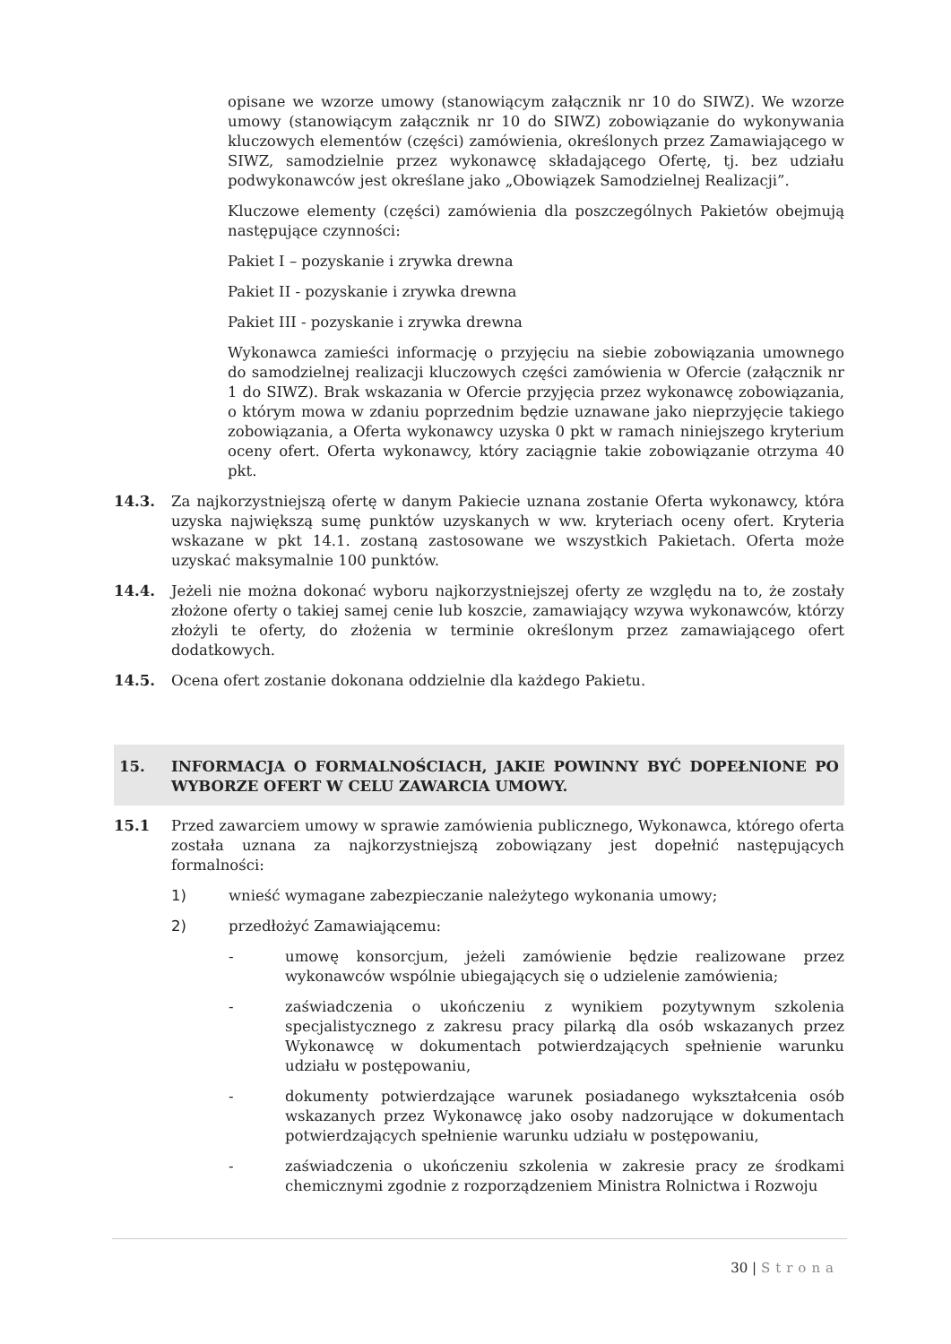opisane we wzorze umowy (stanowiącym załącznik nr 10 do SIWZ). We wzorze umowy (stanowiącym załącznik nr 10 do SIWZ) zobowiązanie do wykonywania kluczowych elementów (części) zamówienia, określonych przez Zamawiającego w SIWZ, samodzielnie przez wykonawcę składającego Ofertę, tj. bez udziału podwykonawców jest określane jako „Obowiązek Samodzielnej Realizacji”.
Kluczowe elementy (części) zamówienia dla poszczególnych Pakietów obejmują następujące czynności:
Pakiet I – pozyskanie i zrywka drewna
Pakiet II - pozyskanie i zrywka drewna
Pakiet III - pozyskanie i zrywka drewna
Wykonawca zamieści informację o przyjęciu na siebie zobowiązania umownego do samodzielnej realizacji kluczowych części zamówienia w Ofercie (załącznik nr 1 do SIWZ). Brak wskazania w Ofercie przyjęcia przez wykonawcę zobowiązania, o którym mowa w zdaniu poprzednim będzie uznawane jako nieprzyjęcie takiego zobowiązania, a Oferta wykonawcy uzyska 0 pkt w ramach niniejszego kryterium oceny ofert. Oferta wykonawcy, który zaciągnie takie zobowiązanie otrzyma 40 pkt.
14.3. Za najkorzystniejszą ofertę w danym Pakiecie uznana zostanie Oferta wykonawcy, która uzyska największą sumę punktów uzyskanych w ww. kryteriach oceny ofert. Kryteria wskazane w pkt 14.1. zostaną zastosowane we wszystkich Pakietach. Oferta może uzyskać maksymalnie 100 punktów.
14.4. Jeżeli nie można dokonać wyboru najkorzystniejszej oferty ze względu na to, że zostały złożone oferty o takiej samej cenie lub koszcie, zamawiający wzywa wykonawców, którzy złożyli te oferty, do złożenia w terminie określonym przez zamawiającego ofert dodatkowych.
14.5. Ocena ofert zostanie dokonana oddzielnie dla każdego Pakietu.
15. INFORMACJA O FORMALNOŚCIACH, JAKIE POWINNY BYĆ DOPEŁNIONE PO WYBORZE OFERT W CELU ZAWARCIA UMOWY.
15.1 Przed zawarciem umowy w sprawie zamówienia publicznego, Wykonawca, którego oferta została uznana za najkorzystniejszą zobowiązany jest dopełnić następujących formalności:
1) wnieść wymagane zabezpieczanie należytego wykonania umowy;
2) przedłożyć Zamawiającemu:
- umowę konsorcjum, jeżeli zamówienie będzie realizowane przez wykonawców wspólnie ubiegających się o udzielenie zamówienia;
- zaświadczenia o ukończeniu z wynikiem pozytywnym szkolenia specjalistycznego z zakresu pracy pilarką dla osób wskazanych przez Wykonawcę w dokumentach potwierdzających spełnienie warunku udziału w postępowaniu,
- dokumenty potwierdzające warunek posiadanego wykształcenia osób wskazanych przez Wykonawcę jako osoby nadzorujące w dokumentach potwierdzających spełnienie warunku udziału w postępowaniu,
- zaświadczenia o ukończeniu szkolenia w zakresie pracy ze środkami chemicznymi zgodnie z rozporządzeniem Ministra Rolnictwa i Rozwoju
30 | Strona